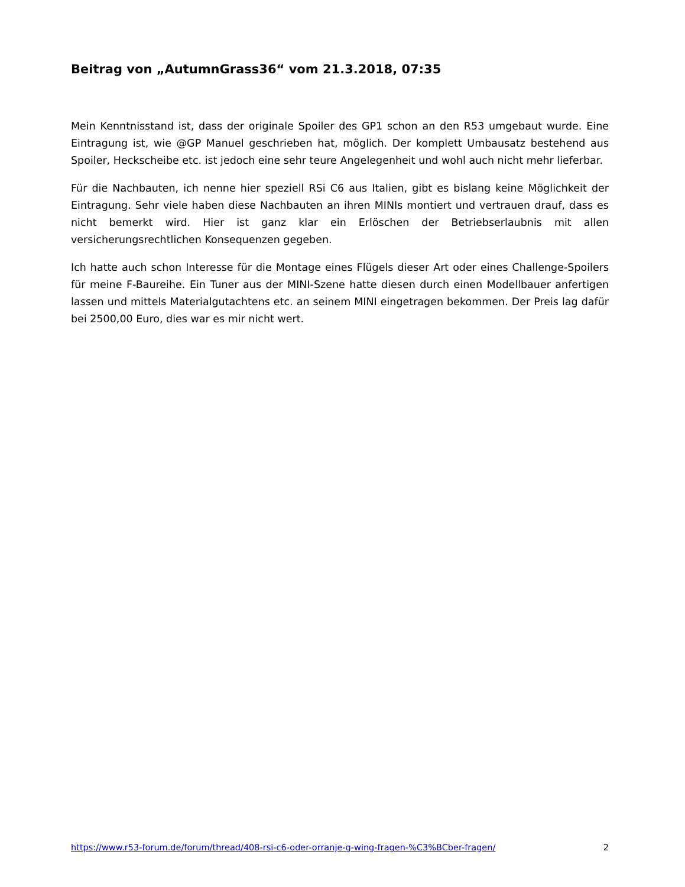Beitrag von „AutumnGrass36“ vom 21.3.2018, 07:35
Mein Kenntnisstand ist, dass der originale Spoiler des GP1 schon an den R53 umgebaut wurde. Eine Eintragung ist, wie @GP Manuel geschrieben hat, möglich. Der komplett Umbausatz bestehend aus Spoiler, Heckscheibe etc. ist jedoch eine sehr teure Angelegenheit und wohl auch nicht mehr lieferbar.
Für die Nachbauten, ich nenne hier speziell RSi C6 aus Italien, gibt es bislang keine Möglichkeit der Eintragung. Sehr viele haben diese Nachbauten an ihren MINIs montiert und vertrauen drauf, dass es nicht bemerkt wird. Hier ist ganz klar ein Erlöschen der Betriebserlaubnis mit allen versicherungsrechtlichen Konsequenzen gegeben.
Ich hatte auch schon Interesse für die Montage eines Flügels dieser Art oder eines Challenge-Spoilers für meine F-Baureihe. Ein Tuner aus der MINI-Szene hatte diesen durch einen Modellbauer anfertigen lassen und mittels Materialgutachtens etc. an seinem MINI eingetragen bekommen. Der Preis lag dafür bei 2500,00 Euro, dies war es mir nicht wert.
https://www.r53-forum.de/forum/thread/408-rsi-c6-oder-orranje-g-wing-fragen-%C3%BCber-fragen/ 2